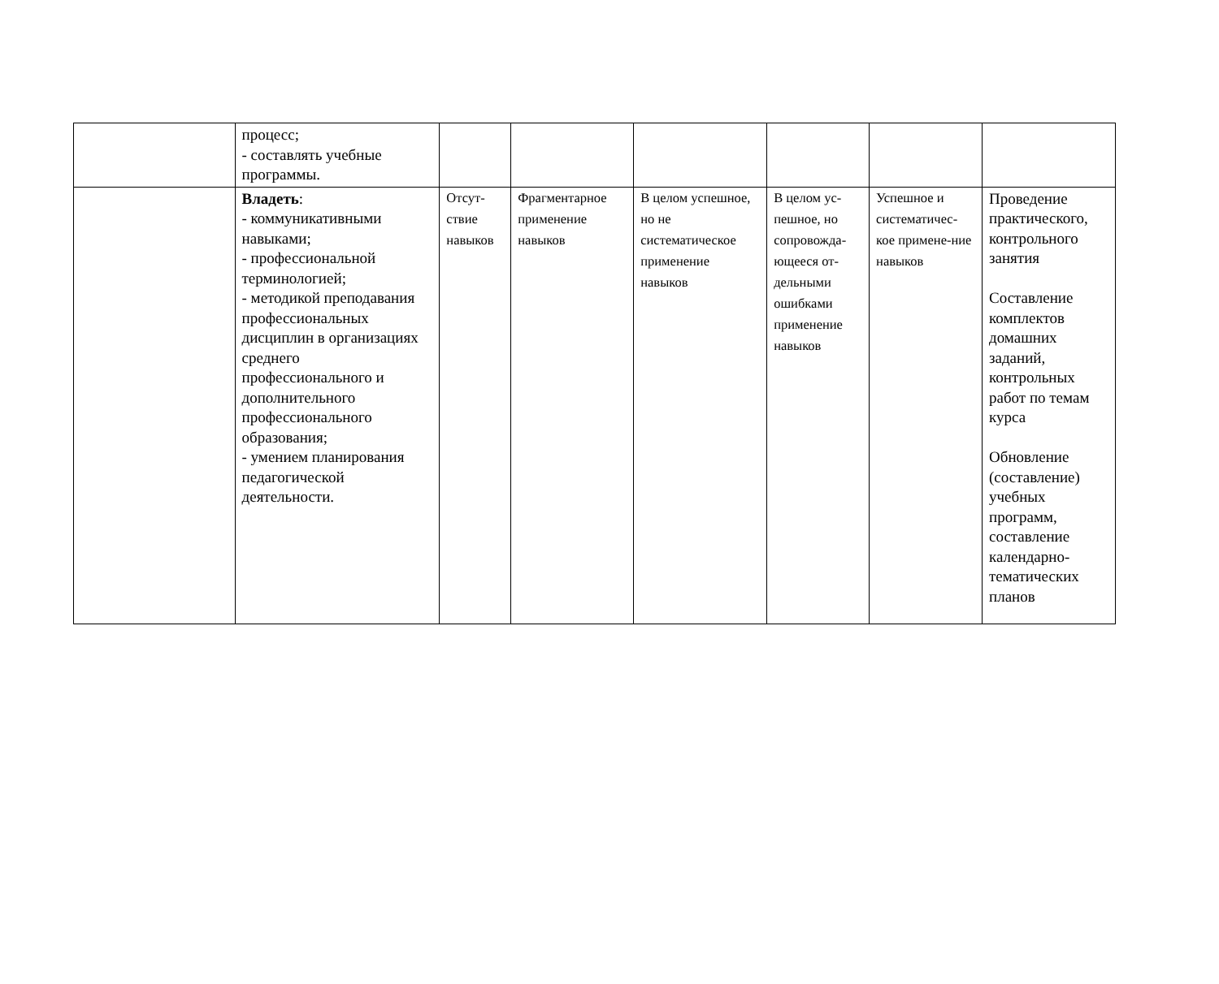| | процесс; - составлять учебные программы. | | | | | | |
| | Владеть : - коммуникативными навыками; - профессиональной терминологией; - методикой преподавания профессиональных дисциплин в организациях среднего профессионального и дополнительного профессионального образования; - умением планирования педагогической деятельности. | Отсут-ствие навыков | Фрагментарное применение навыков | В целом успешное, но не систематическое применение навыков | В целом ус-пешное, но сопровожда-ющееся от-дельными ошибками применение навыков | Успешное и систематичес-кое примене-ние навыков | Проведение практического, контрольного занятия Составление комплектов домашних заданий, контрольных работ по темам курса Обновление (составление) учебных программ, составление календарно-тематических планов |